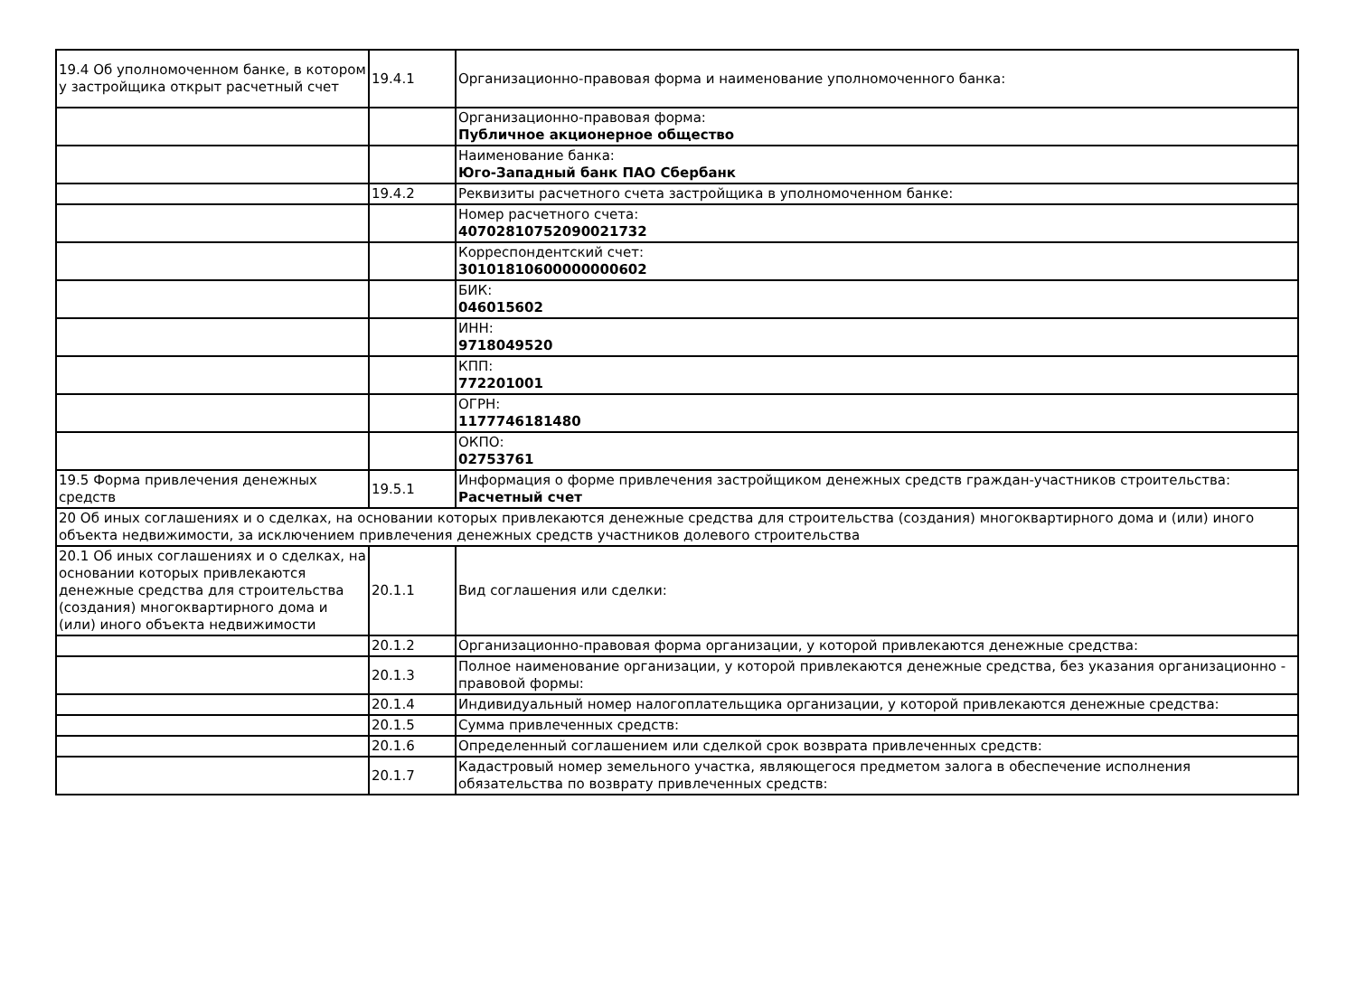| 19.4 Об уполномоченном банке, в котором у застройщика открыт расчетный счет | 19.4.1 | Организационно-правовая форма и наименование уполномоченного банка: |
| | | Организационно-правовая форма: Публичное акционерное общество |
| | | Наименование банка: Юго-Западный банк ПАО Сбербанк |
| | 19.4.2 | Реквизиты расчетного счета застройщика в уполномоченном банке: |
| | | Номер расчетного счета: 40702810752090021732 |
| | | Корреспондентский счет: 30101810600000000602 |
| | | БИК: 046015602 |
| | | ИНН: 9718049520 |
| | | КПП: 772201001 |
| | | ОГРН: 1177746181480 |
| | | ОКПО: 02753761 |
| 19.5 Форма привлечения денежных средств | 19.5.1 | Информация о форме привлечения застройщиком денежных средств граждан-участников строительства: Расчетный счет |
| 20 Об иных соглашениях и о сделках, на основании которых привлекаются денежные средства для строительства (создания) многоквартирного дома и (или) иного объекта недвижимости, за исключением привлечения денежных средств участников долевого строительства | | |
| 20.1 Об иных соглашениях и о сделках, на основании которых привлекаются денежные средства для строительства (создания) многоквартирного дома и (или) иного объекта недвижимости | 20.1.1 | Вид соглашения или сделки: |
| | 20.1.2 | Организационно-правовая форма организации, у которой привлекаются денежные средства: |
| | 20.1.3 | Полное наименование организации, у которой привлекаются денежные средства, без указания организационно - правовой формы: |
| | 20.1.4 | Индивидуальный номер налогоплательщика организации, у которой привлекаются денежные средства: |
| | 20.1.5 | Сумма привлеченных средств: |
| | 20.1.6 | Определенный соглашением или сделкой срок возврата привлеченных средств: |
| | 20.1.7 | Кадастровый номер земельного участка, являющегося предметом залога в обеспечение исполнения обязательства по возврату привлеченных средств: |